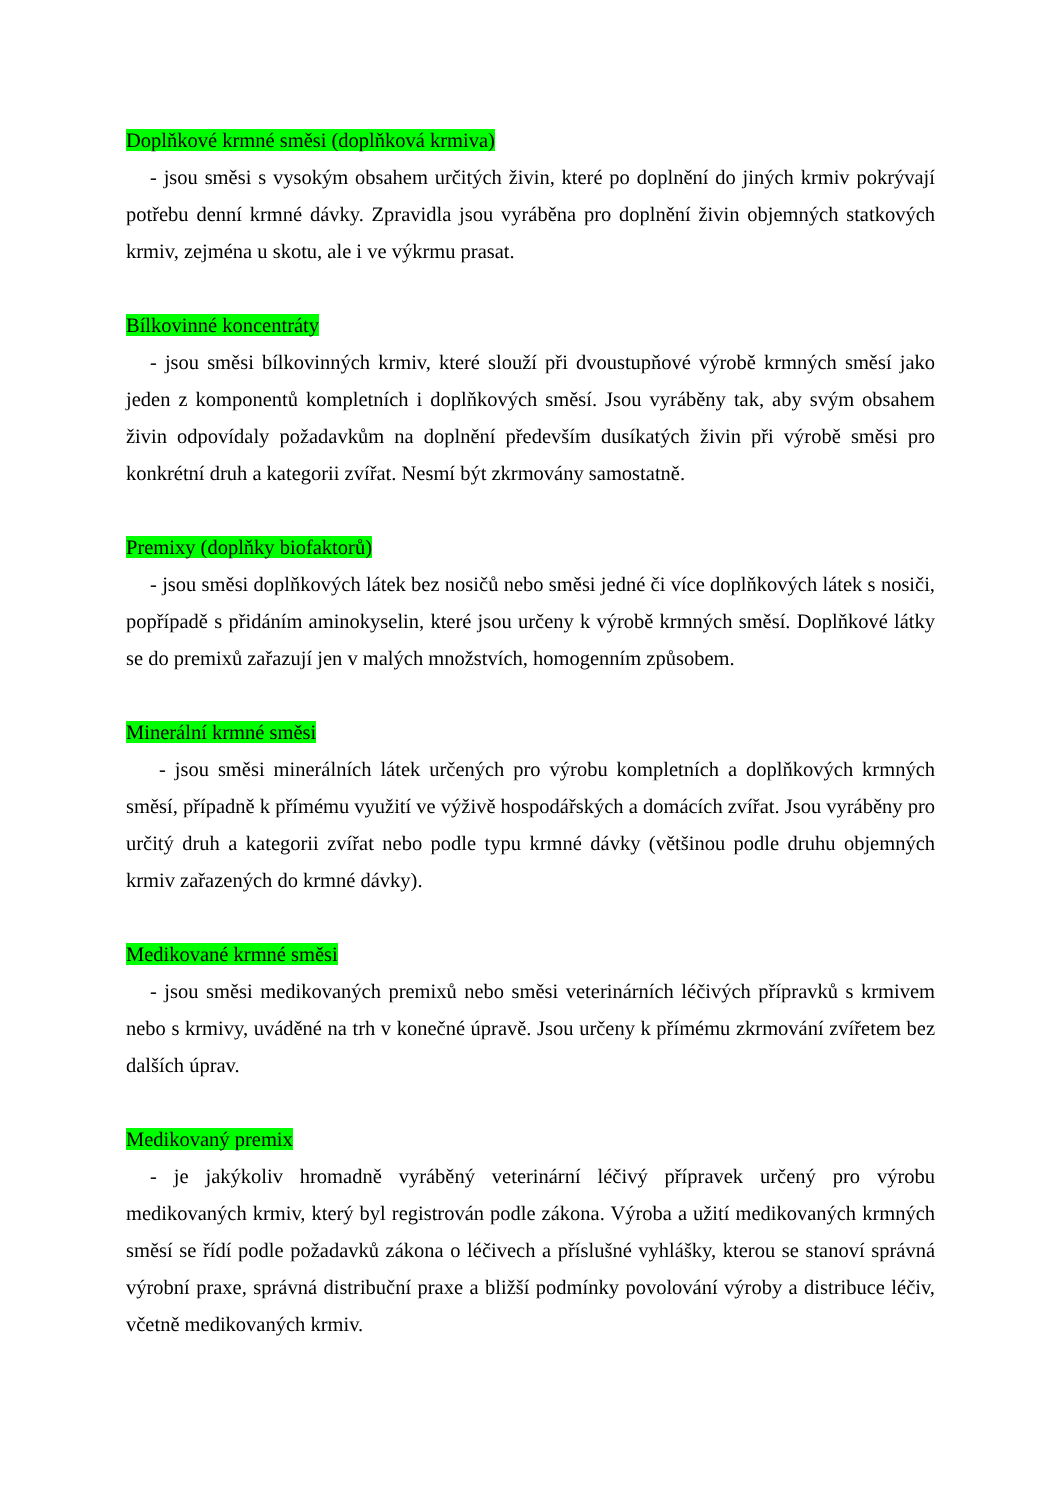Doplňkové krmné směsi (doplňková krmiva)
- jsou směsi s vysokým obsahem určitých živin, které po doplnění do jiných krmiv pokrývají potřebu denní krmné dávky. Zpravidla jsou vyráběna pro doplnění živin objemných statkových krmiv, zejména u skotu, ale i ve výkrmu prasat.
Bílkovinné koncentráty
- jsou směsi bílkovinných krmiv, které slouží při dvoustupňové výrobě krmných směsí jako jeden z komponentů kompletních i doplňkových směsí. Jsou vyráběny tak, aby svým obsahem živin odpovídaly požadavkům na doplnění především dusíkatých živin při výrobě směsi pro konkrétní druh a kategorii zvířat. Nesmí být zkrmovány samostatně.
Premixy (doplňky biofaktorů)
- jsou směsi doplňkových látek bez nosičů nebo směsi jedné či více doplňkových látek s nosiči, popřípadě s přidáním aminokyselin, které jsou určeny k výrobě krmných směsí. Doplňkové látky se do premixů zařazují jen v malých množstvích, homogenním způsobem.
Minerální krmné směsi
- jsou směsi minerálních látek určených pro výrobu kompletních a doplňkových krmných směsí, případně k přímému využití ve výživě hospodářských a domácích zvířat. Jsou vyráběny pro určitý druh a kategorii zvířat nebo podle typu krmné dávky (většinou podle druhu objemných krmiv zařazených do krmné dávky).
Medikované krmné směsi
- jsou směsi medikovaných premixů nebo směsi veterinárních léčivých přípravků s krmivem nebo s krmivy, uváděné na trh v konečné úpravě. Jsou určeny k přímému zkrmování zvířetem bez dalších úprav.
Medikovaný premix
- je jakýkoliv hromadně vyráběný veterinární léčivý přípravek určený pro výrobu medikovaných krmiv, který byl registrován podle zákona. Výroba a užití medikovaných krmných směsí se řídí podle požadavků zákona o léčivech a příslušné vyhlášky, kterou se stanoví správná výrobní praxe, správná distribuční praxe a bližší podmínky povolování výroby a distribuce léčiv, včetně medikovaných krmiv.